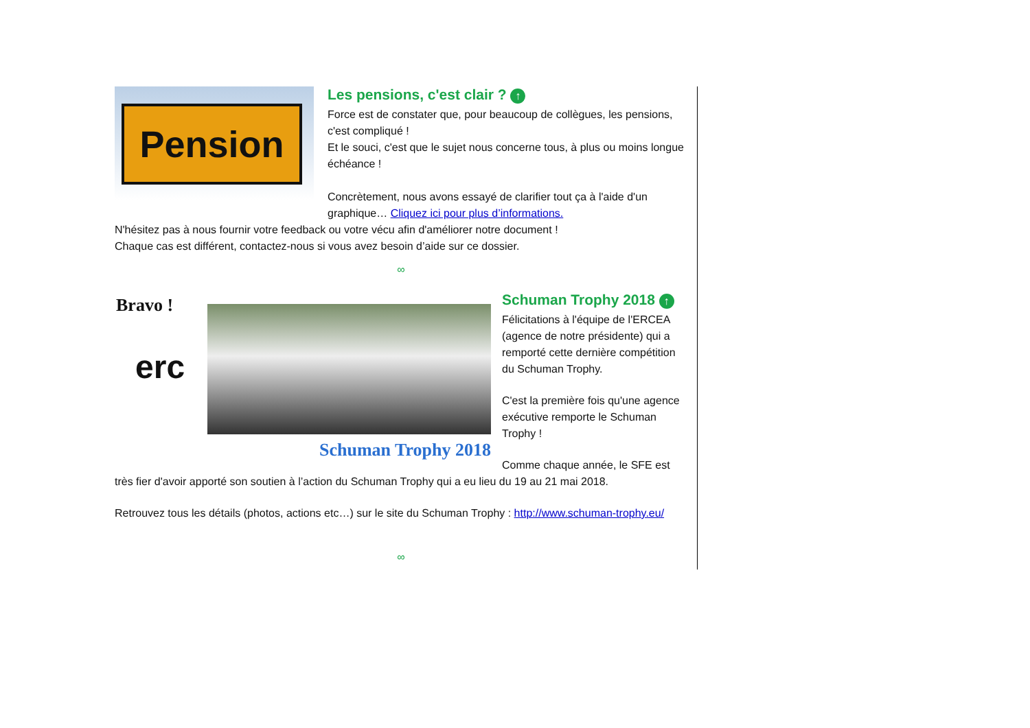Pension
Les pensions, c'est clair ? ↑
Force est de constater que, pour beaucoup de collègues, les pensions, c'est compliqué !
Et le souci, c'est que le sujet nous concerne tous, à plus ou moins longue échéance !
Concrètement, nous avons essayé de clarifier tout ça à l'aide d'un graphique… Cliquez ici pour plus d’informations.
N'hésitez pas à nous fournir votre feedback ou votre vécu afin d'améliorer notre document !
Chaque cas est différent, contactez-nous si vous avez besoin d’aide sur ce dossier.
∞
Bravo !
erc
Schuman Trophy 2018
Schuman Trophy 2018 ↑
Félicitations à l'équipe de l'ERCEA (agence de notre présidente) qui a remporté cette dernière compétition du Schuman Trophy.
C'est la première fois qu'une agence exécutive remporte le Schuman Trophy !
Comme chaque année, le SFE est très fier d'avoir apporté son soutien à l’action du Schuman Trophy qui a eu lieu du 19 au 21 mai 2018.
Retrouvez tous les détails (photos, actions etc…) sur le site du Schuman Trophy : http://www.schuman-trophy.eu/
∞